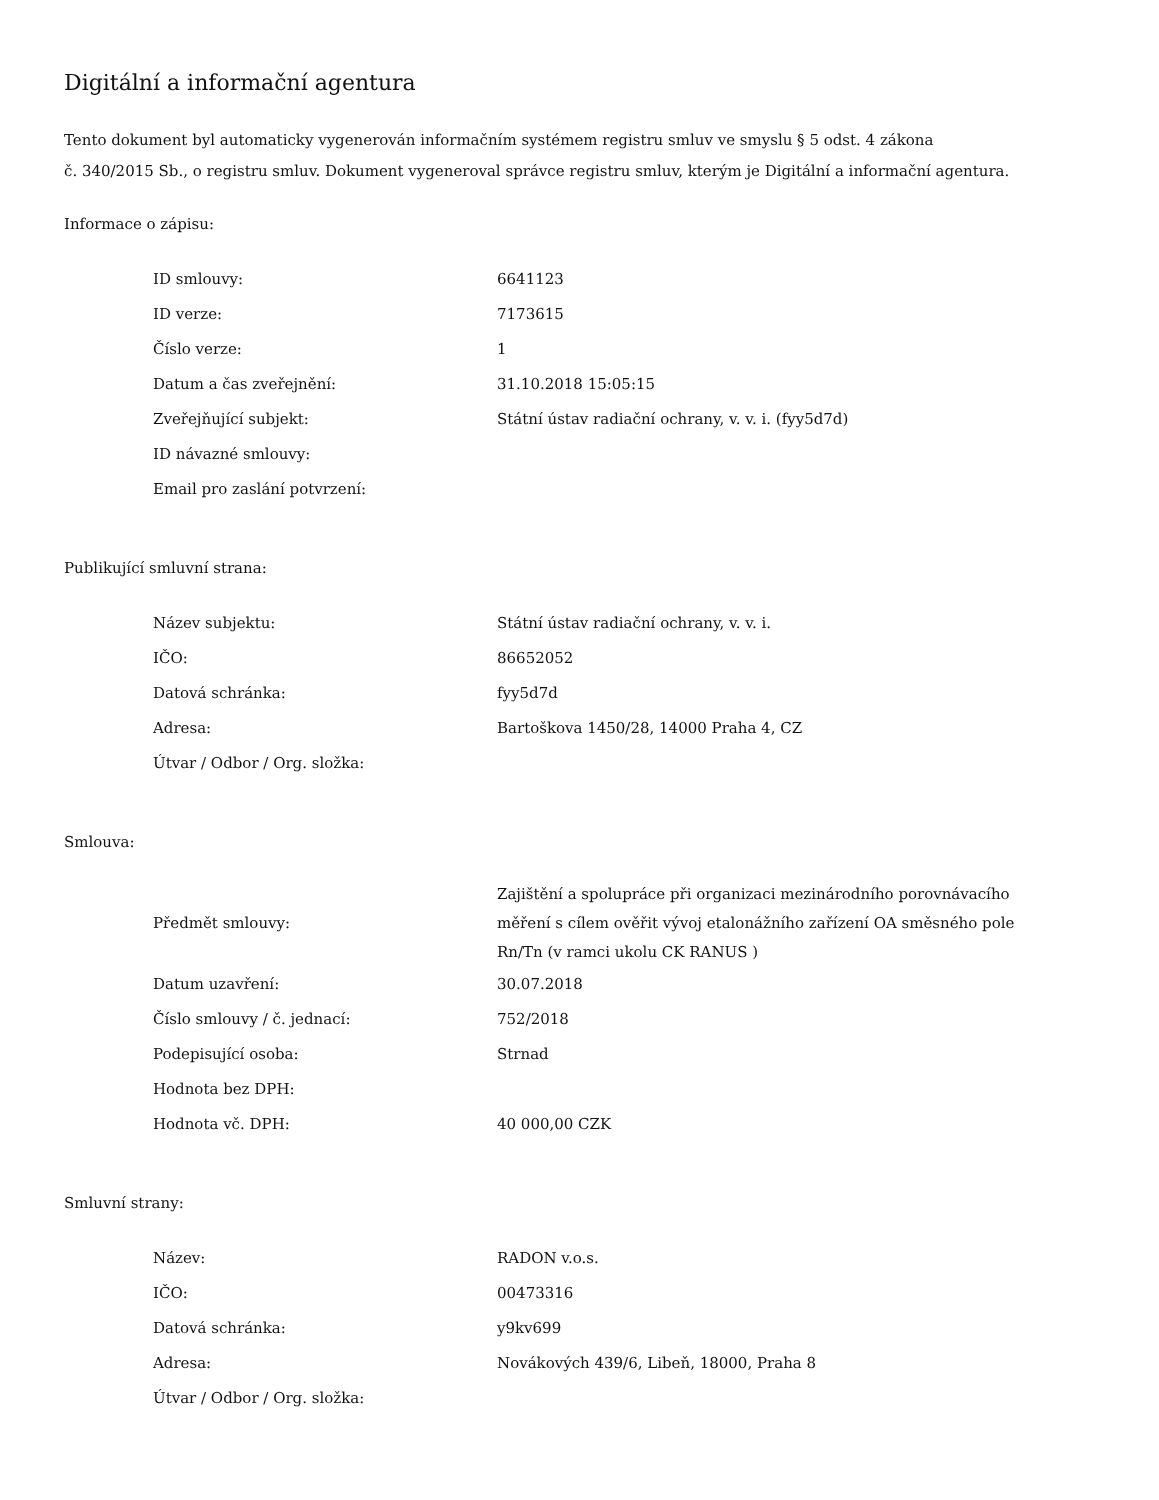Digitální a informační agentura
Tento dokument byl automaticky vygenerován informačním systémem registru smluv ve smyslu § 5 odst. 4 zákona
č. 340/2015 Sb., o registru smluv. Dokument vygeneroval správce registru smluv, kterým je Digitální a informační agentura.
Informace o zápisu:
| ID smlouvy: | 6641123 |
| ID verze: | 7173615 |
| Číslo verze: | 1 |
| Datum a čas zveřejnění: | 31.10.2018 15:05:15 |
| Zveřejňující subjekt: | Státní ústav radiační ochrany, v. v. i. (fyy5d7d) |
| ID návazné smlouvy: | |
| Email pro zaslání potvrzení: | |
Publikující smluvní strana:
| Název subjektu: | Státní ústav radiační ochrany, v. v. i. |
| IČO: | 86652052 |
| Datová schránka: | fyy5d7d |
| Adresa: | Bartoškova 1450/28, 14000 Praha 4, CZ |
| Útvar / Odbor / Org. složka: | |
Smlouva:
| Předmět smlouvy: | Zajištění a spolupráce při organizaci mezinárodního porovnávacího měření s cílem ověřit vývoj etalonážního zařízení OA směsného pole Rn/Tn (v ramci ukolu CK RANUS ) |
| Datum uzavření: | 30.07.2018 |
| Číslo smlouvy / č. jednací: | 752/2018 |
| Podepisující osoba: | Strnad |
| Hodnota bez DPH: | |
| Hodnota vč. DPH: | 40 000,00 CZK |
Smluvní strany:
| Název: | RADON v.o.s. |
| IČO: | 00473316 |
| Datová schránka: | y9kv699 |
| Adresa: | Novákových 439/6, Libeň, 18000, Praha 8 |
| Útvar / Odbor / Org. složka: | |